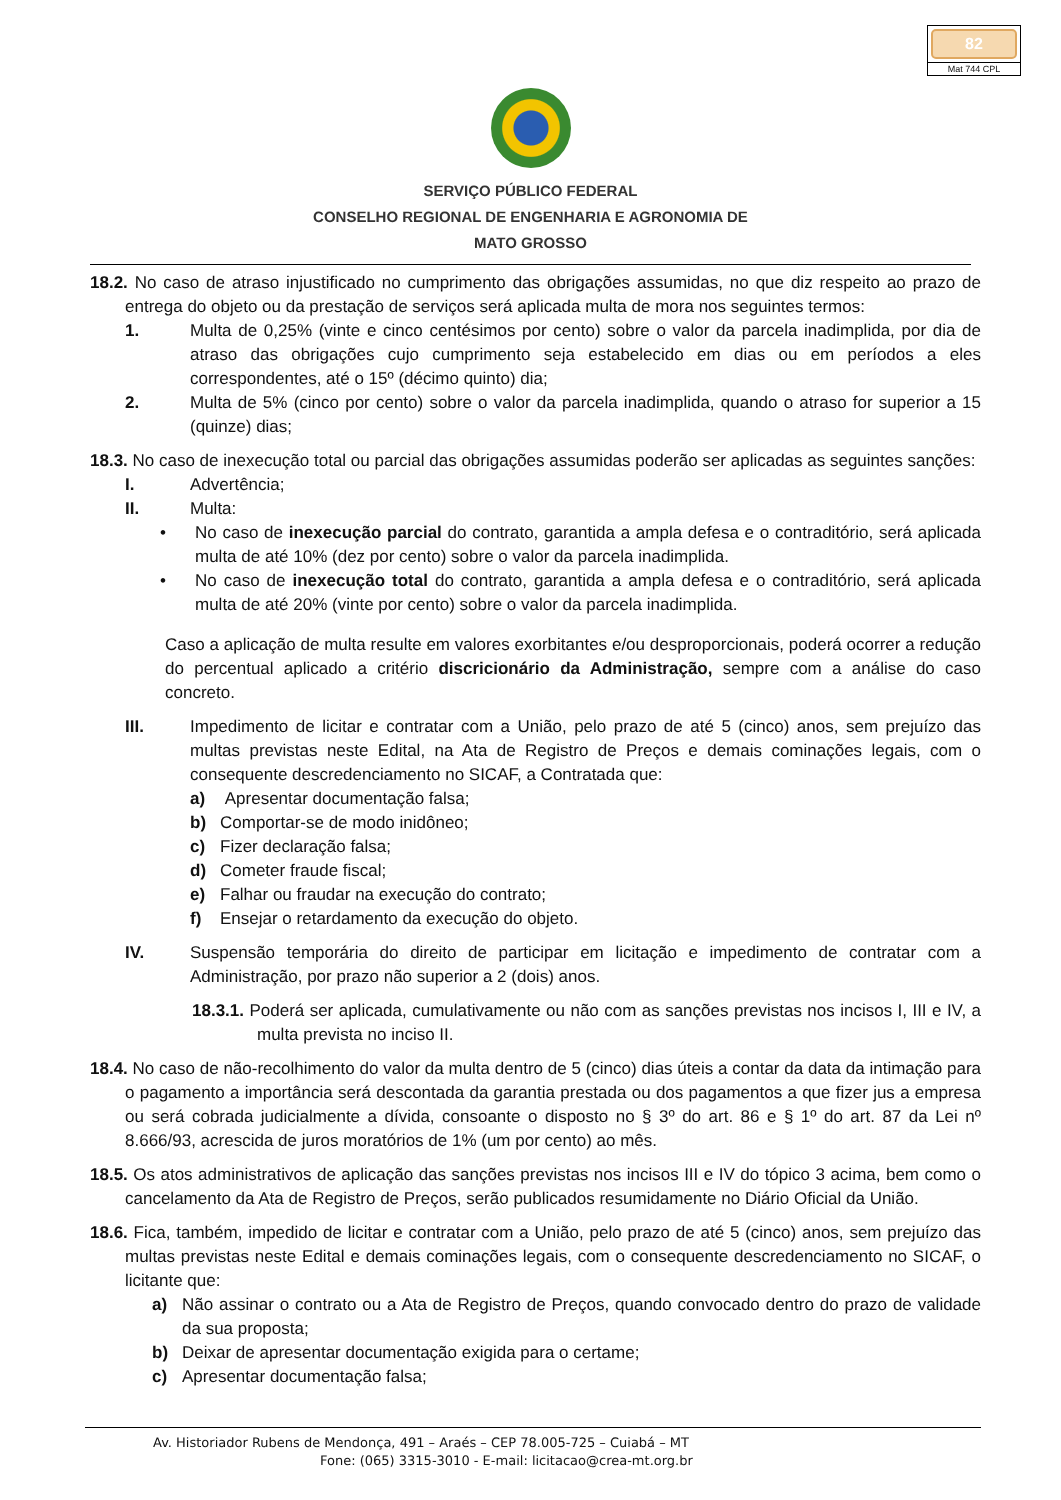82
Mat 744 CPL
SERVIÇO PÚBLICO FEDERAL
CONSELHO REGIONAL DE ENGENHARIA E AGRONOMIA DE
MATO GROSSO
18.2. No caso de atraso injustificado no cumprimento das obrigações assumidas, no que diz respeito ao prazo de entrega do objeto ou da prestação de serviços será aplicada multa de mora nos seguintes termos:
1. Multa de 0,25% (vinte e cinco centésimos por cento) sobre o valor da parcela inadimplida, por dia de atraso das obrigações cujo cumprimento seja estabelecido em dias ou em períodos a eles correspondentes, até o 15º (décimo quinto) dia;
2. Multa de 5% (cinco por cento) sobre o valor da parcela inadimplida, quando o atraso for superior a 15 (quinze) dias;
18.3. No caso de inexecução total ou parcial das obrigações assumidas poderão ser aplicadas as seguintes sanções:
I. Advertência;
II. Multa:
• No caso de inexecução parcial do contrato, garantida a ampla defesa e o contraditório, será aplicada multa de até 10% (dez por cento) sobre o valor da parcela inadimplida.
• No caso de inexecução total do contrato, garantida a ampla defesa e o contraditório, será aplicada multa de até 20% (vinte por cento) sobre o valor da parcela inadimplida.
Caso a aplicação de multa resulte em valores exorbitantes e/ou desproporcionais, poderá ocorrer a redução do percentual aplicado a critério discricionário da Administração, sempre com a análise do caso concreto.
III. Impedimento de licitar e contratar com a União, pelo prazo de até 5 (cinco) anos, sem prejuízo das multas previstas neste Edital, na Ata de Registro de Preços e demais cominações legais, com o consequente descredenciamento no SICAF, a Contratada que:
a) Apresentar documentação falsa;
b) Comportar-se de modo inidôneo;
c) Fizer declaração falsa;
d) Cometer fraude fiscal;
e) Falhar ou fraudar na execução do contrato;
f) Ensejar o retardamento da execução do objeto.
IV. Suspensão temporária do direito de participar em licitação e impedimento de contratar com a Administração, por prazo não superior a 2 (dois) anos.
18.3.1. Poderá ser aplicada, cumulativamente ou não com as sanções previstas nos incisos I, III e IV, a multa prevista no inciso II.
18.4. No caso de não-recolhimento do valor da multa dentro de 5 (cinco) dias úteis a contar da data da intimação para o pagamento a importância será descontada da garantia prestada ou dos pagamentos a que fizer jus a empresa ou será cobrada judicialmente a dívida, consoante o disposto no § 3º do art. 86 e § 1º do art. 87 da Lei nº 8.666/93, acrescida de juros moratórios de 1% (um por cento) ao mês.
18.5. Os atos administrativos de aplicação das sanções previstas nos incisos III e IV do tópico 3 acima, bem como o cancelamento da Ata de Registro de Preços, serão publicados resumidamente no Diário Oficial da União.
18.6. Fica, também, impedido de licitar e contratar com a União, pelo prazo de até 5 (cinco) anos, sem prejuízo das multas previstas neste Edital e demais cominações legais, com o consequente descredenciamento no SICAF, o licitante que:
a) Não assinar o contrato ou a Ata de Registro de Preços, quando convocado dentro do prazo de validade da sua proposta;
b) Deixar de apresentar documentação exigida para o certame;
c) Apresentar documentação falsa;
Av. Historiador Rubens de Mendonça, 491 – Araés – CEP 78.005-725 – Cuiabá – MT
Fone: (065) 3315-3010 - E-mail: licitacao@crea-mt.org.br